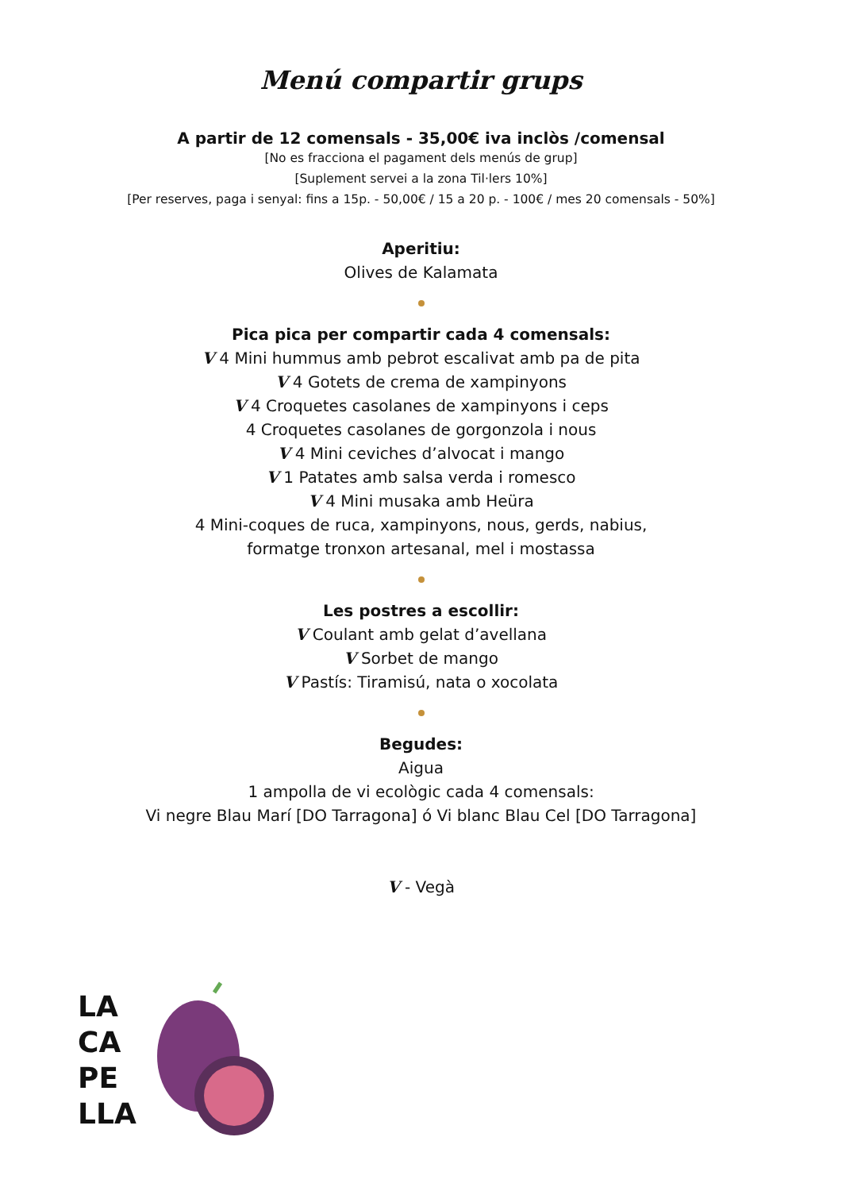Menú compartir grups
A partir de 12 comensals - 35,00€ iva inclòs /comensal
[No es fracciona el pagament dels menús de grup]
[Suplement servei a la zona Til·lers 10%]
[Per reserves, paga i senyal: fins a 15p. - 50,00€ / 15 a 20 p. - 100€ / mes 20 comensals - 50%]
Aperitiu:
Olives de Kalamata
Pica pica per compartir cada 4 comensals:
V 4 Mini hummus amb pebrot escalivat amb pa de pita
V 4 Gotets de crema de xampinyons
V 4 Croquetes casolanes de xampinyons i ceps
4 Croquetes casolanes de gorgonzola i nous
V 4 Mini ceviches d’alvocat i mango
V 1 Patates amb salsa verda i romesco
V 4 Mini musaka amb Heüra
4 Mini-coques de ruca, xampinyons, nous, gerds, nabius,
formatge tronxon artesanal, mel i mostassa
Les postres a escollir:
V Coulant amb gelat d’avellana
V Sorbet de mango
V Pastís: Tiramisú, nata o xocolata
Begudes:
Aigua
1 ampolla de vi ecològic cada 4 comensals:
Vi negre Blau Marí [DO Tarragona] ó Vi blanc Blau Cel [DO Tarragona]
V - Vegà
LA
CA
PE
LLA